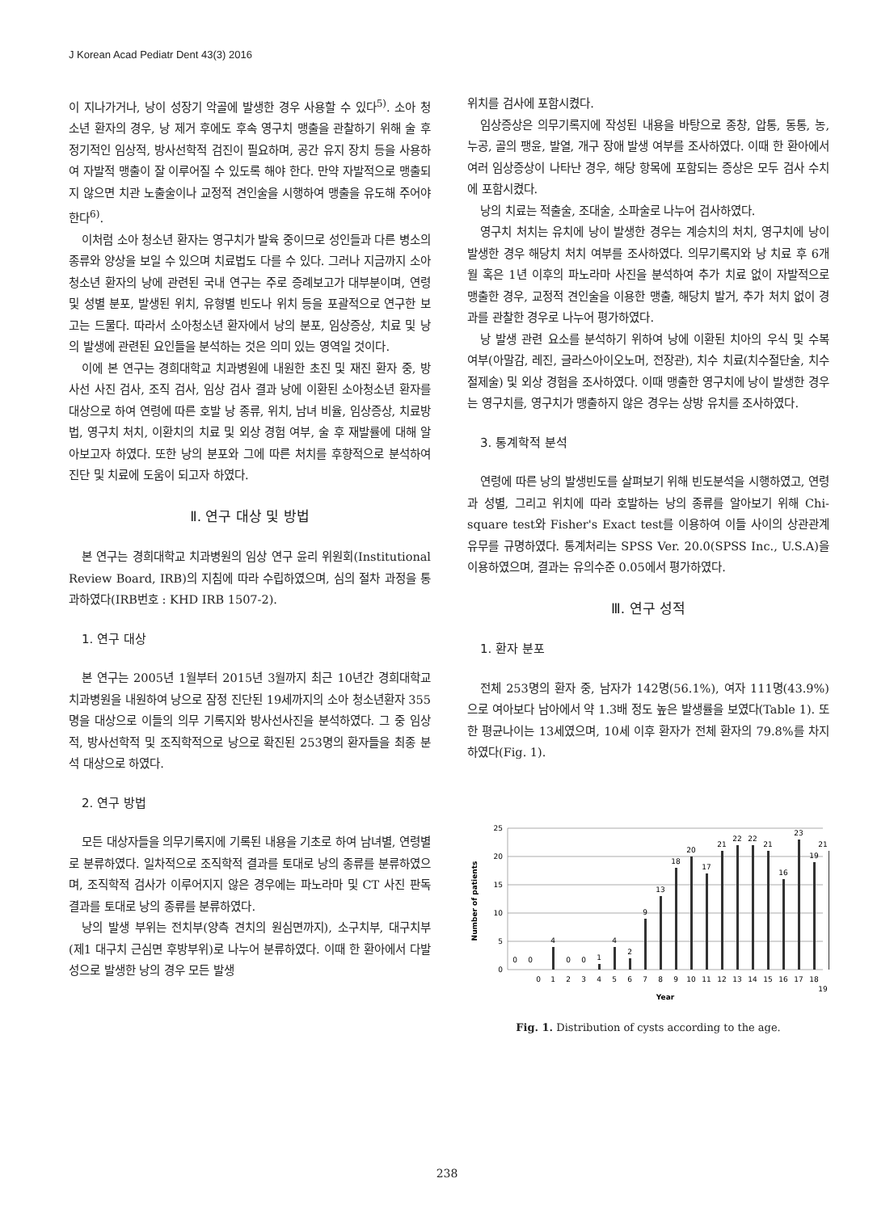J Korean Acad Pediatr Dent 43(3) 2016
이 지나가거나, 낭이 성장기 악골에 발생한 경우 사용할 수 있다<sup>5)</sup>. 소아 청소년 환자의 경우, 낭 제거 후에도 후속 영구치 맹출을 관찰하기 위해 술 후 정기적인 임상적, 방사선학적 검진이 필요하며, 공간 유지 장치 등을 사용하여 자발적 맹출이 잘 이루어질 수 있도록 해야 한다. 만약 자발적으로 맹출되지 않으면 치관 노출술이나 교정적 견인술을 시행하여 맹출을 유도해 주어야 한다<sup>6)</sup>.
이처럼 소아 청소년 환자는 영구치가 발육 중이므로 성인들과 다른 병소의 종류와 양상을 보일 수 있으며 치료법도 다를 수 있다. 그러나 지금까지 소아청소년 환자의 낭에 관련된 국내 연구는 주로 증례보고가 대부분이며, 연령 및 성별 분포, 발생된 위치, 유형별 빈도나 위치 등을 포괄적으로 연구한 보고는 드물다. 따라서 소아청소년 환자에서 낭의 분포, 임상증상, 치료 및 낭의 발생에 관련된 요인들을 분석하는 것은 의미 있는 영역일 것이다.
이에 본 연구는 경희대학교 치과병원에 내원한 초진 및 재진 환자 중, 방사선 사진 검사, 조직 검사, 임상 검사 결과 낭에 이환된 소아청소년 환자를 대상으로 하여 연령에 따른 호발 낭 종류, 위치, 남녀 비율, 임상증상, 치료방법, 영구치 처치, 이환치의 치료 및 외상 경험 여부, 술 후 재발률에 대해 알아보고자 하였다. 또한 낭의 분포와 그에 따른 처치를 후향적으로 분석하여 진단 및 치료에 도움이 되고자 하였다.
Ⅱ. 연구 대상 및 방법
본 연구는 경희대학교 치과병원의 임상 연구 윤리 위원회(Institutional Review Board, IRB)의 지침에 따라 수립하였으며, 심의 절차 과정을 통과하였다(IRB번호 : KHD IRB 1507-2).
1. 연구 대상
본 연구는 2005년 1월부터 2015년 3월까지 최근 10년간 경희대학교 치과병원을 내원하여 낭으로 잠정 진단된 19세까지의 소아 청소년환자 355명을 대상으로 이들의 의무 기록지와 방사선사진을 분석하였다. 그 중 임상적, 방사선학적 및 조직학적으로 낭으로 확진된 253명의 환자들을 최종 분석 대상으로 하였다.
2. 연구 방법
모든 대상자들을 의무기록지에 기록된 내용을 기초로 하여 남녀별, 연령별로 분류하였다. 일차적으로 조직학적 결과를 토대로 낭의 종류를 분류하였으며, 조직학적 검사가 이루어지지 않은 경우에는 파노라마 및 CT 사진 판독 결과를 토대로 낭의 종류를 분류하였다.
낭의 발생 부위는 전치부(양측 견치의 원심면까지), 소구치부, 대구치부(제1 대구치 근심면 후방부위)로 나누어 분류하였다. 이때 한 환아에서 다발성으로 발생한 낭의 경우 모든 발생
위치를 검사에 포함시켰다.
임상증상은 의무기록지에 작성된 내용을 바탕으로 종창, 압통, 동통, 농, 누공, 골의 팽윤, 발열, 개구 장애 발생 여부를 조사하였다. 이때 한 환아에서 여러 임상증상이 나타난 경우, 해당 항목에 포함되는 증상은 모두 검사 수치에 포함시켰다.
낭의 치료는 적출술, 조대술, 소파술로 나누어 검사하였다.
영구치 처치는 유치에 낭이 발생한 경우는 계승치의 처치, 영구치에 낭이 발생한 경우 해당치 처치 여부를 조사하였다. 의무기록지와 낭 치료 후 6개월 혹은 1년 이후의 파노라마 사진을 분석하여 추가 치료 없이 자발적으로 맹출한 경우, 교정적 견인술을 이용한 맹출, 해당치 발거, 추가 처치 없이 경과를 관찰한 경우로 나누어 평가하였다.
낭 발생 관련 요소를 분석하기 위하여 낭에 이환된 치아의 우식 및 수복 여부(아말감, 레진, 글라스아이오노머, 전장관), 치수 치료(치수절단술, 치수절제술) 및 외상 경험을 조사하였다. 이때 맹출한 영구치에 낭이 발생한 경우는 영구치를, 영구치가 맹출하지 않은 경우는 상방 유치를 조사하였다.
3. 통계학적 분석
연령에 따른 낭의 발생빈도를 살펴보기 위해 빈도분석을 시행하였고, 연령과 성별, 그리고 위치에 따라 호발하는 낭의 종류를 알아보기 위해 Chi-square test와 Fisher's Exact test를 이용하여 이들 사이의 상관관계 유무를 규명하였다. 통계처리는 SPSS Ver. 20.0(SPSS Inc., U.S.A)을 이용하였으며, 결과는 유의수준 0.05에서 평가하였다.
Ⅲ. 연구 성적
1. 환자 분포
전체 253명의 환자 중, 남자가 142명(56.1%), 여자 111명(43.9%)으로 여아보다 남아에서 약 1.3배 정도 높은 발생률을 보였다(Table 1). 또한 평균나이는 13세였으며, 10세 이후 환자가 전체 환자의 79.8%를 차지하였다(Fig. 1).
25
20
15
10
5
0
Number of patients
0
0
4
0
0
1
4
2
9
13
18
20
17
21
22
22
21
16
23
19
21
0
1
2
3
4
5
6
7
8
9
10
11
12
13
14
15
16
17
18
19
Year
Fig. 1. Distribution of cysts according to the age.
238